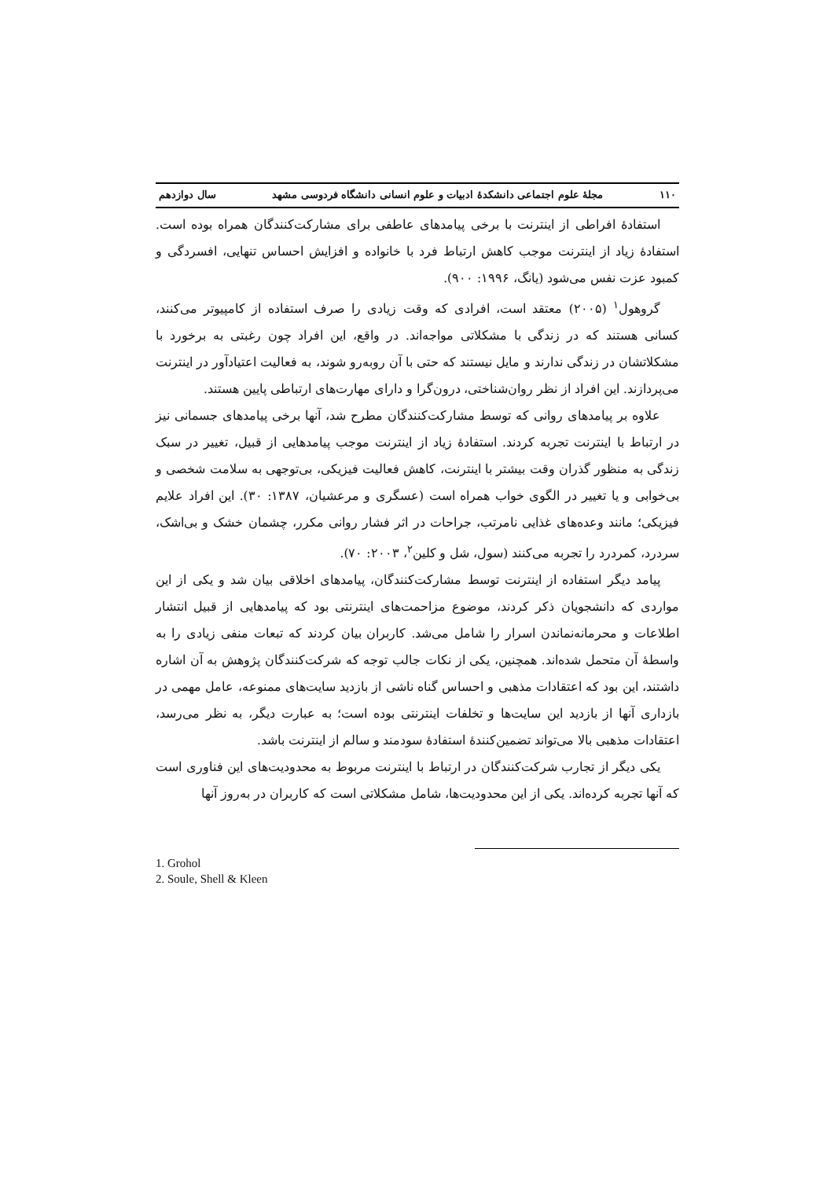۱۱۰ مجلۀ علوم اجتماعی دانشکدۀ ادبیات و علوم انسانی دانشگاه فردوسی مشهد سال دوازدهم
استفادۀ افراطی از اینترنت با برخی پیامدهای عاطفی برای مشارکت‌کنندگان همراه بوده است. استفادۀ زیاد از اینترنت موجب کاهش ارتباط فرد با خانواده و افزایش احساس تنهایی، افسردگی و کمبود عزت نفس می‌شود (یانگ، ۱۹۹۶: ۹۰۰).
گروهول<sup>۱</sup> (۲۰۰۵) معتقد است، افرادی که وقت زیادی را صرف استفاده از کامپیوتر می‌کنند، کسانی هستند که در زندگی با مشکلاتی مواجه‌اند. در واقع، این افراد چون رغبتی به برخورد با مشکلاتشان در زندگی ندارند و مایل نیستند که حتی با آن روبه‌رو شوند، به فعالیت اعتیادآور در اینترنت می‌پردازند. این افراد از نظر روان‌شناختی، درون‌گرا و دارای مهارت‌های ارتباطی پایین هستند.
علاوه بر پیامدهای روانی که توسط مشارکت‌کنندگان مطرح شد، آنها برخی پیامدهای جسمانی نیز در ارتباط با اینترنت تجربه کردند. استفادۀ زیاد از اینترنت موجب پیامدهایی از قبیل، تغییر در سبک زندگی به منظور گذران وقت بیشتر با اینترنت، کاهش فعالیت فیزیکی، بی‌توجهی به سلامت شخصی و بی‌خوابی و یا تغییر در الگوی خواب همراه است (عسگری و مرعشیان، ۱۳۸۷: ۳۰). این افراد علایم فیزیکی؛ مانند وعده‌های غذایی نامرتب، جراحات در اثر فشار روانی مکرر، چشمان خشک و بی‌اشک، سردرد، کمردرد را تجربه می‌کنند (سول، شل و کلین<sup>۲</sup>، ۲۰۰۳: ۷۰).
پیامد دیگر استفاده از اینترنت توسط مشارکت‌کنندگان، پیامدهای اخلاقی بیان شد و یکی از این مواردی که دانشجویان ذکر کردند، موضوع مزاحمت‌های اینترنتی بود که پیامدهایی از قبیل انتشار اطلاعات و محرمانه‌نماندن اسرار را شامل می‌شد. کاربران بیان کردند که تبعات منفی زیادی را به واسطۀ آن متحمل شده‌اند. همچنین، یکی از نکات جالب توجه که شرکت‌کنندگان پژوهش به آن اشاره داشتند، این بود که اعتقادات مذهبی و احساس گناه ناشی از بازدید سایت‌های ممنوعه، عامل مهمی در بازداری آنها از بازدید این سایت‌ها و تخلفات اینترنتی بوده است؛ به عبارت دیگر، به نظر می‌رسد، اعتقادات مذهبی بالا می‌تواند تضمین‌کنندۀ استفادۀ سودمند و سالم از اینترنت باشد.
یکی دیگر از تجارب شرکت‌کنندگان در ارتباط با اینترنت مربوط به محدودیت‌های این فناوری است که آنها تجربه کرده‌اند. یکی از این محدودیت‌ها، شامل مشکلاتی است که کاربران در به‌روز آنها
1. Grohol
2. Soule, Shell & Kleen